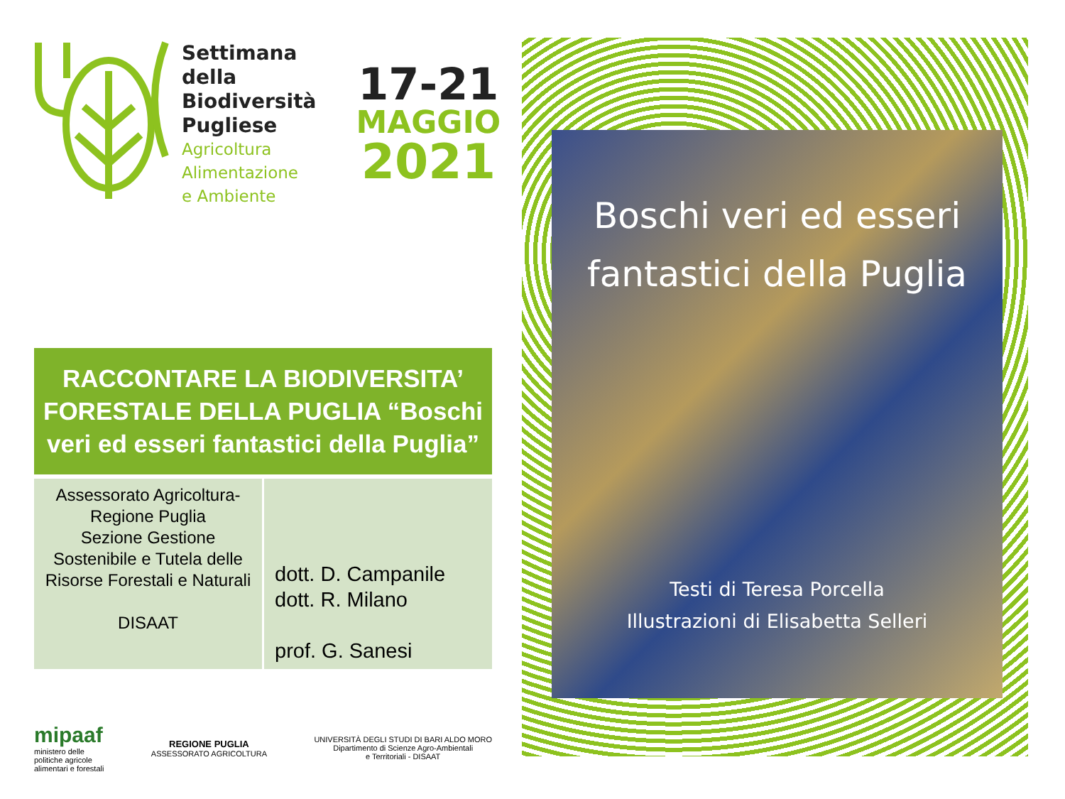Settimana della Biodiversità Pugliese
Agricoltura
Alimentazione
e Ambiente
17-21
MAGGIO
2021
RACCONTARE LA BIODIVERSITA’ FORESTALE DELLA PUGLIA “Boschi veri ed esseri fantastici della Puglia”
| Assessorato Agricoltura- Regione Puglia Sezione Gestione Sostenibile e Tutela delle Risorse Forestali e Naturali DISAAT | dott. D. Campanile dott. R. Milano prof. G. Sanesi |
mipaaf
ministero delle
politiche agricole
alimentari e forestali
REGIONE PUGLIA
ASSESSORATO AGRICOLTURA
UNIVERSITÀ DEGLI STUDI DI BARI ALDO MORO
Dipartimento di Scienze Agro-Ambientali
e Territoriali - DISAAT
Boschi veri ed esseri fantastici della Puglia
Testi di Teresa Porcella
Illustrazioni di Elisabetta Selleri